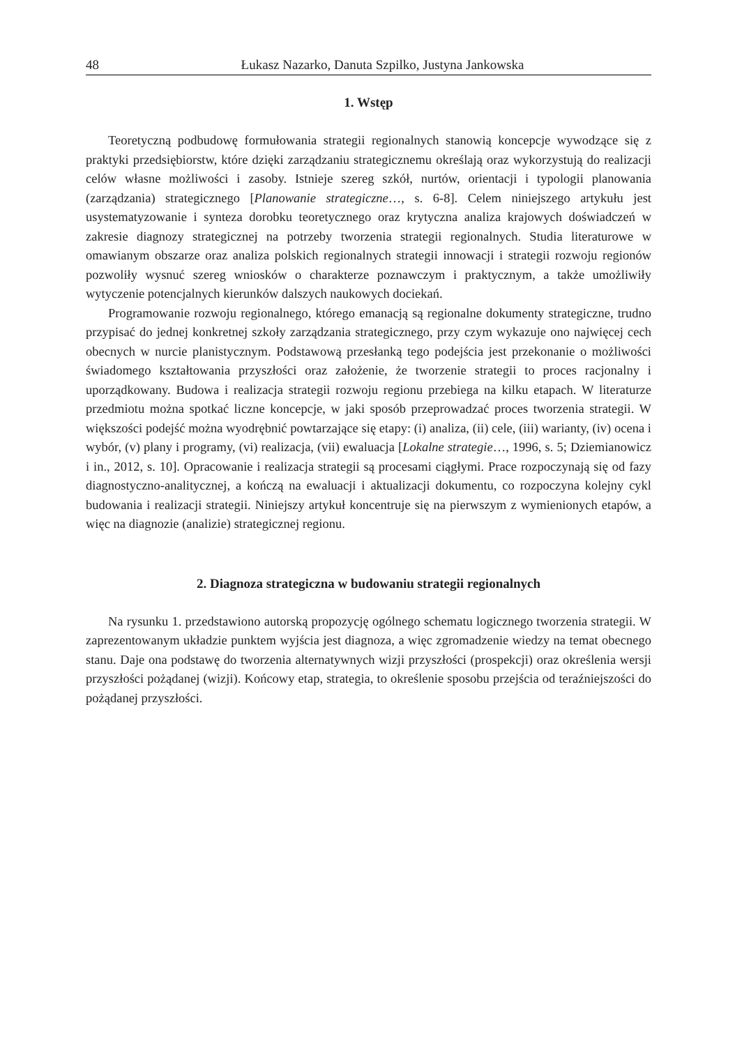48 Łukasz Nazarko, Danuta Szpilko, Justyna Jankowska
1. Wstęp
Teoretyczną podbudowę formułowania strategii regionalnych stanowią koncepcje wywodzące się z praktyki przedsiębiorstw, które dzięki zarządzaniu strategicznemu określają oraz wykorzystują do realizacji celów własne możliwości i zasoby. Istnieje szereg szkół, nurtów, orientacji i typologii planowania (zarządzania) strategicznego [Planowanie strategiczne…, s. 6-8]. Celem niniejszego artykułu jest usystematyzowanie i synteza dorobku teoretycznego oraz krytyczna analiza krajowych doświadczeń w zakresie diagnozy strategicznej na potrzeby tworzenia strategii regionalnych. Studia literaturowe w omawianym obszarze oraz analiza polskich regionalnych strategii innowacji i strategii rozwoju regionów pozwoliły wysnuć szereg wniosków o charakterze poznawczym i praktycznym, a także umożliwiły wytyczenie potencjalnych kierunków dalszych naukowych dociekań.
Programowanie rozwoju regionalnego, którego emanacją są regionalne dokumenty strategiczne, trudno przypisać do jednej konkretnej szkoły zarządzania strategicznego, przy czym wykazuje ono najwięcej cech obecnych w nurcie planistycznym. Podstawową przesłanką tego podejścia jest przekonanie o możliwości świadomego kształtowania przyszłości oraz założenie, że tworzenie strategii to proces racjonalny i uporządkowany. Budowa i realizacja strategii rozwoju regionu przebiega na kilku etapach. W literaturze przedmiotu można spotkać liczne koncepcje, w jaki sposób przeprowadzać proces tworzenia strategii. W większości podejść można wyodrębnić powtarzające się etapy: (i) analiza, (ii) cele, (iii) warianty, (iv) ocena i wybór, (v) plany i programy, (vi) realizacja, (vii) ewaluacja [Lokalne strategie…, 1996, s. 5; Dziemianowicz i in., 2012, s. 10]. Opracowanie i realizacja strategii są procesami ciągłymi. Prace rozpoczynają się od fazy diagnostyczno-analitycznej, a kończą na ewaluacji i aktualizacji dokumentu, co rozpoczyna kolejny cykl budowania i realizacji strategii. Niniejszy artykuł koncentruje się na pierwszym z wymienionych etapów, a więc na diagnozie (analizie) strategicznej regionu.
2. Diagnoza strategiczna w budowaniu strategii regionalnych
Na rysunku 1. przedstawiono autorską propozycję ogólnego schematu logicznego tworzenia strategii. W zaprezentowanym układzie punktem wyjścia jest diagnoza, a więc zgromadzenie wiedzy na temat obecnego stanu. Daje ona podstawę do tworzenia alternatywnych wizji przyszłości (prospekcji) oraz określenia wersji przyszłości pożądanej (wizji). Końcowy etap, strategia, to określenie sposobu przejścia od teraźniejszości do pożądanej przyszłości.